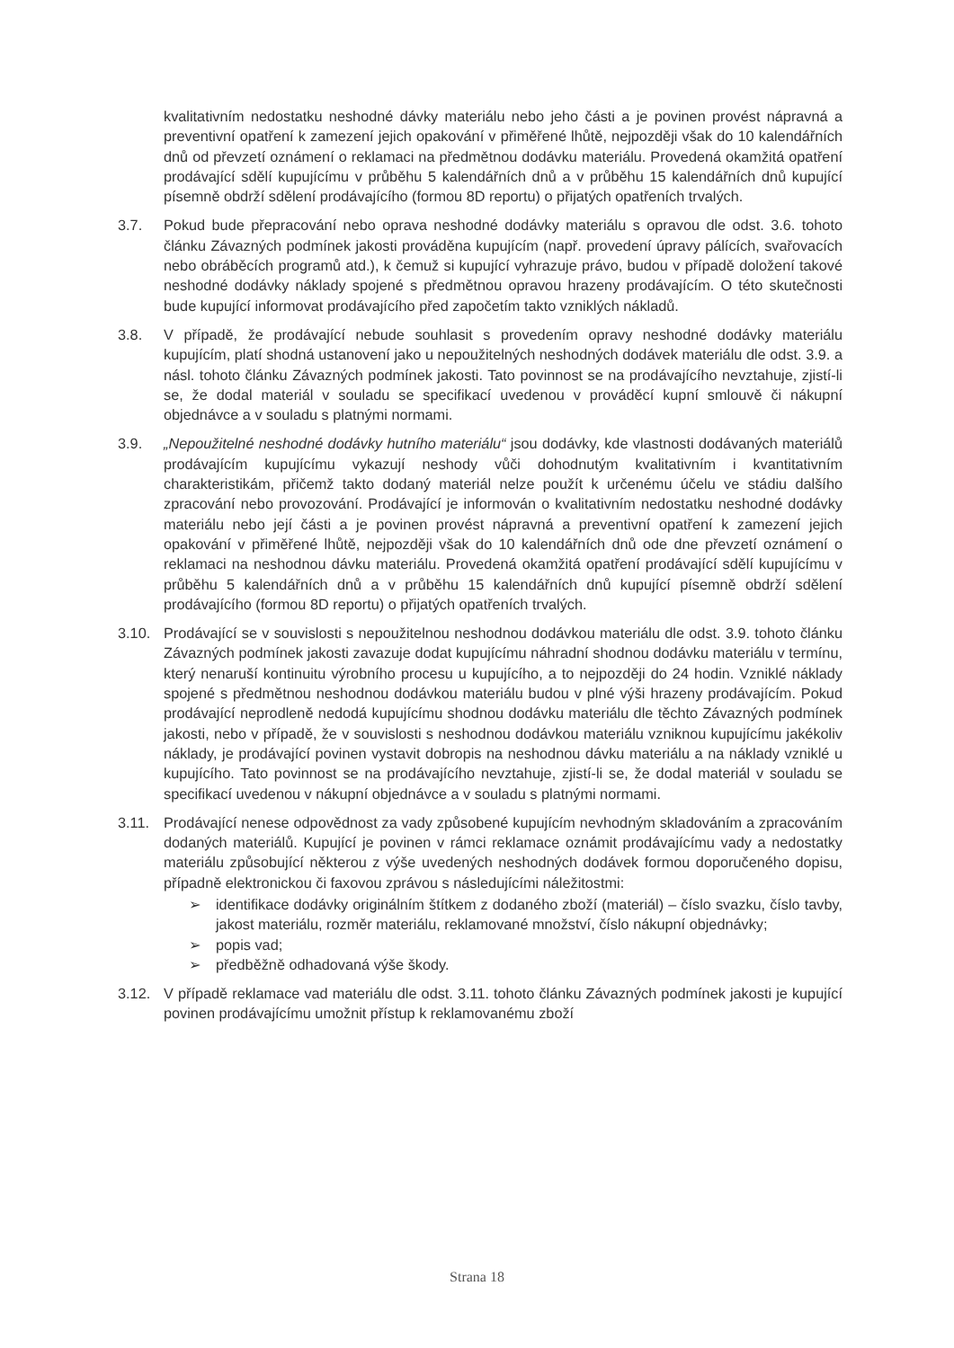kvalitativním nedostatku neshodné dávky materiálu nebo jeho části a je povinen provést nápravná a preventivní opatření k zamezení jejich opakování v přiměřené lhůtě, nejpozději však do 10 kalendářních dnů od převzetí oznámení o reklamaci na předmětnou dodávku materiálu. Provedená okamžitá opatření prodávající sdělí kupujícímu v průběhu 5 kalendářních dnů a v průběhu 15 kalendářních dnů kupující písemně obdrží sdělení prodávajícího (formou 8D reportu) o přijatých opatřeních trvalých.
3.7. Pokud bude přepracování nebo oprava neshodné dodávky materiálu s opravou dle odst. 3.6. tohoto článku Závazných podmínek jakosti prováděna kupujícím (např. provedení úpravy pálících, svařovacích nebo obráběcích programů atd.), k čemuž si kupující vyhrazuje právo, budou v případě doložení takové neshodné dodávky náklady spojené s předmětnou opravou hrazeny prodávajícím. O této skutečnosti bude kupující informovat prodávajícího před započetím takto vzniklých nákladů.
3.8. V případě, že prodávající nebude souhlasit s provedením opravy neshodné dodávky materiálu kupujícím, platí shodná ustanovení jako u nepoužitelných neshodných dodávek materiálu dle odst. 3.9. a násl. tohoto článku Závazných podmínek jakosti. Tato povinnost se na prodávajícího nevztahuje, zjistí-li se, že dodal materiál v souladu se specifikací uvedenou v prováděcí kupní smlouvě či nákupní objednávce a v souladu s platnými normami.
3.9. „Nepoužitelné neshodné dodávky hutního materiálu“ jsou dodávky, kde vlastnosti dodávaných materiálů prodávajícím kupujícímu vykazují neshody vůči dohodnutým kvalitativním i kvantitativním charakteristikám, přičemž takto dodaný materiál nelze použít k určenému účelu ve stádiu dalšího zpracování nebo provozování. Prodávající je informován o kvalitativním nedostatku neshodné dodávky materiálu nebo její části a je povinen provést nápravná a preventivní opatření k zamezení jejich opakování v přiměřené lhůtě, nejpozději však do 10 kalendářních dnů ode dne převzetí oznámení o reklamaci na neshodnou dávku materiálu. Provedená okamžitá opatření prodávající sdělí kupujícímu v průběhu 5 kalendářních dnů a v průběhu 15 kalendářních dnů kupující písemně obdrží sdělení prodávajícího (formou 8D reportu) o přijatých opatřeních trvalých.
3.10. Prodávající se v souvislosti s nepoužitelnou neshodnou dodávkou materiálu dle odst. 3.9. tohoto článku Závazných podmínek jakosti zavazuje dodat kupujícímu náhradní shodnou dodávku materiálu v termínu, který nenaruší kontinuitu výrobního procesu u kupujícího, a to nejpozději do 24 hodin. Vzniklé náklady spojené s předmětnou neshodnou dodávkou materiálu budou v plné výši hrazeny prodávajícím. Pokud prodávající neprodleně nedodá kupujícímu shodnou dodávku materiálu dle těchto Závazných podmínek jakosti, nebo v případě, že v souvislosti s neshodnou dodávkou materiálu vzniknou kupujícímu jakékoliv náklady, je prodávající povinen vystavit dobropis na neshodnou dávku materiálu a na náklady vzniklé u kupujícího. Tato povinnost se na prodávajícího nevztahuje, zjistí-li se, že dodal materiál v souladu se specifikací uvedenou v nákupní objednávce a v souladu s platnými normami.
3.11. Prodávající nenese odpovědnost za vady způsobené kupujícím nevhodným skladováním a zpracováním dodaných materiálů. Kupující je povinen v rámci reklamace oznámit prodávajícímu vady a nedostatky materiálu způsobující některou z výše uvedených neshodných dodávek formou doporučeného dopisu, případně elektronickou či faxovou zprávou s následujícími náležitostmi:
➢ identifikace dodávky originálním štítkem z dodaného zboží (materiál) – číslo svazku, číslo tavby, jakost materiálu, rozměr materiálu, reklamované množství, číslo nákupní objednávky;
➢ popis vad;
➢ předběžně odhadovaná výše škody.
3.12. V případě reklamace vad materiálu dle odst. 3.11. tohoto článku Závazných podmínek jakosti je kupující povinen prodávajícímu umožnit přístup k reklamovanému zboží
Strana 18